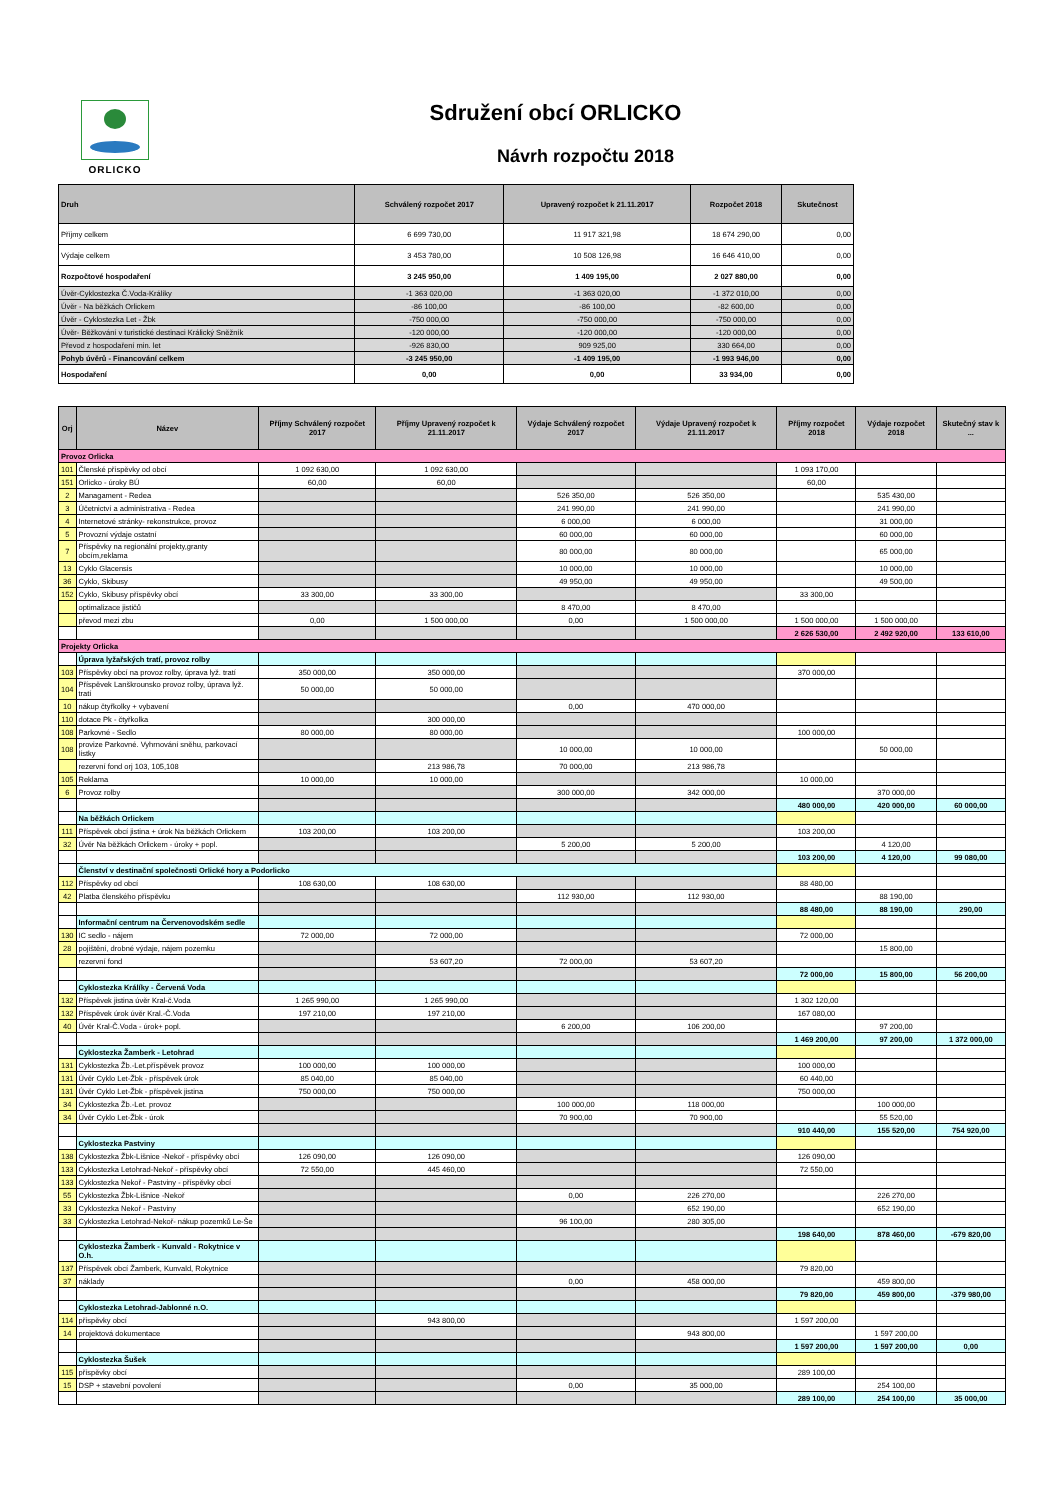ORLICKO
Sdružení obcí ORLICKO
Návrh rozpočtu 2018
| Druh | Schválený rozpočet 2017 | Upravený rozpočet k 21.11.2017 | Rozpočet 2018 | Skutečnost |
| --- | --- | --- | --- | --- |
| Příjmy celkem | 6 699 730,00 | 11 917 321,98 | 18 674 290,00 | 0,00 |
| Výdaje celkem | 3 453 780,00 | 10 508 126,98 | 16 646 410,00 | 0,00 |
| Rozpočtové hospodaření | 3 245 950,00 | 1 409 195,00 | 2 027 880,00 | 0,00 |
| Úvěr-Cyklostezka Č.Voda-Králíky | -1 363 020,00 | -1 363 020,00 | -1 372 010,00 | 0,00 |
| Úvěr - Na běžkách Orlickem | -86 100,00 | -86 100,00 | -82 600,00 | 0,00 |
| Úvěr - Cyklostezka Let - Žbk | -750 000,00 | -750 000,00 | -750 000,00 | 0,00 |
| Úvěr- Běžkování v turistické destinaci Králický Sněžník | -120 000,00 | -120 000,00 | -120 000,00 | 0,00 |
| Převod z hospodaření min. let | -926 830,00 | 909 925,00 | 330 664,00 | 0,00 |
| Pohyb úvěrů - Financování celkem | -3 245 950,00 | -1 409 195,00 | -1 993 946,00 | 0,00 |
| Hospodaření | 0,00 | 0,00 | 33 934,00 | 0,00 |
| Orj | Název | Příjmy Schválený rozpočet 2017 | Příjmy Upravený rozpočet k 21.11.2017 | Výdaje Schválený rozpočet 2017 | Výdaje Upravený rozpočet k 21.11.2017 | Příjmy rozpočet 2018 | Výdaje rozpočet 2018 | Skutečný stav k ... |
| --- | --- | --- | --- | --- | --- | --- | --- | --- |
| Provoz Orlicka | | | | | | | | |
| 101 | Členské příspěvky od obcí | 1 092 630,00 | 1 092 630,00 | | | 1 093 170,00 | | |
| 151 | Orlicko - úroky BÚ | 60,00 | 60,00 | | | 60,00 | | |
| 2 | Managament - Redea | | | 526 350,00 | 526 350,00 | | 535 430,00 | |
| 3 | Účetnictví a administrativa - Redea | | | 241 990,00 | 241 990,00 | | 241 990,00 | |
| 4 | Internetové stránky- rekonstrukce, provoz | | | 6 000,00 | 6 000,00 | | 31 000,00 | |
| 5 | Provozní výdaje ostatní | | | 60 000,00 | 60 000,00 | | 60 000,00 | |
| 7 | Příspěvky na regionální projekty,granty obcím,reklama | | | 80 000,00 | 80 000,00 | | 65 000,00 | |
| 13 | Cyklo Glacensis | | | 10 000,00 | 10 000,00 | | 10 000,00 | |
| 36 | Cyklo, Skibusy | | | 49 950,00 | 49 950,00 | | 49 500,00 | |
| 152 | Cyklo, Skibusy příspěvky obcí | 33 300,00 | 33 300,00 | | | 33 300,00 | | |
| | optimalizace jističů | | | 8 470,00 | 8 470,00 | | | |
| | převod mezi zbu | 0,00 | 1 500 000,00 | 0,00 | 1 500 000,00 | 1 500 000,00 | 1 500 000,00 | |
| | | | | | | 2 626 530,00 | 2 492 920,00 | 133 610,00 |
| Projekty Orlicka | | | | | | | | |
| | Úprava lyžařských tratí, provoz rolby | | | | | | | |
| 103 | Příspěvky obcí na provoz rolby, úprava lyž. tratí | 350 000,00 | 350 000,00 | | | 370 000,00 | | |
| 104 | Příspěvek Lanškrounsko provoz rolby, úprava lyž. tratí | 50 000,00 | 50 000,00 | | | | | |
| 10 | nákup čtyřkolky + vybavení | | | 0,00 | 470 000,00 | | | |
| 110 | dotace Pk - čtyřkolka | | 300 000,00 | | | | | |
| 108 | Parkovné - Sedlo | 80 000,00 | 80 000,00 | | | 100 000,00 | | |
| 108 | provize Parkovné. Vyhrnování sněhu, parkovací lístky | | | 10 000,00 | 10 000,00 | | 50 000,00 | |
| | rezervní fond orj 103, 105,108 | | 213 986,78 | 70 000,00 | 213 986,78 | | | |
| 105 | Reklama | 10 000,00 | 10 000,00 | | | 10 000,00 | | |
| 6 | Provoz rolby | | | 300 000,00 | 342 000,00 | | 370 000,00 | |
| | | | | | | 480 000,00 | 420 000,00 | 60 000,00 |
| | Na běžkách Orlickem | | | | | | | |
| 111 | Příspěvek obcí jistina + úrok Na běžkách Orlickem | 103 200,00 | 103 200,00 | | | 103 200,00 | | |
| 32 | Úvěr Na běžkách Orlickem - úroky + popl. | | | 5 200,00 | 5 200,00 | | 4 120,00 | |
| | | | | | | 103 200,00 | 4 120,00 | 99 080,00 |
| | Členství v destinační společnosti Orlické hory a Podorlicko | | | | | | | |
| 112 | Příspěvky od obcí | 108 630,00 | 108 630,00 | | | 88 480,00 | | |
| 42 | Platba členského příspěvku | | | 112 930,00 | 112 930,00 | | 88 190,00 | |
| | | | | | | 88 480,00 | 88 190,00 | 290,00 |
| | Informační centrum na Červenovodském sedle | | | | | | | |
| 130 | IC sedlo - nájem | 72 000,00 | 72 000,00 | | | 72 000,00 | | |
| 28 | pojištění, drobné výdaje, nájem pozemku | | | | | | 15 800,00 | |
| | rezervní fond | | 53 607,20 | 72 000,00 | 53 607,20 | | | |
| | | | | | | 72 000,00 | 15 800,00 | 56 200,00 |
| | Cyklostezka Králíky - Červená Voda | | | | | | | |
| 132 | Příspěvek jistina úvěr Kral-č.Voda | 1 265 990,00 | 1 265 990,00 | | | 1 302 120,00 | | |
| 132 | Příspěvek úrok úvěr Kral.-Č.Voda | 197 210,00 | 197 210,00 | | | 167 080,00 | | |
| 40 | Úvěr Kral-Č.Voda - úrok+ popl. | | | 6 200,00 | 106 200,00 | | 97 200,00 | |
| | | | | | | 1 469 200,00 | 97 200,00 | 1 372 000,00 |
| | Cyklostezka Žamberk - Letohrad | | | | | | | |
| 131 | Cyklostezka Žb.-Let.příspěvek provoz | 100 000,00 | 100 000,00 | | | 100 000,00 | | |
| 131 | Úvěr Cyklo Let-Žbk - příspěvek úrok | 85 040,00 | 85 040,00 | | | 60 440,00 | | |
| 131 | Úvěr Cyklo Let-Žbk - příspěvek jistina | 750 000,00 | 750 000,00 | | | 750 000,00 | | |
| 34 | Cyklostezka Žb.-Let. provoz | | | 100 000,00 | 118 000,00 | | 100 000,00 | |
| 34 | Úvěr Cyklo Let-Žbk - úrok | | | 70 900,00 | 70 900,00 | | 55 520,00 | |
| | | | | | | 910 440,00 | 155 520,00 | 754 920,00 |
| | Cyklostezka Pastviny | | | | | | | |
| 138 | Cyklostezka Žbk-Líšnice -Nekoř - příspěvky obcí | 126 090,00 | 126 090,00 | | | 126 090,00 | | |
| 133 | Cyklostezka Letohrad-Nekoř - příspěvky obcí | 72 550,00 | 445 460,00 | | | 72 550,00 | | |
| 133 | Cyklostezka Nekoř - Pastviny - příspěvky obcí | | | | | | | |
| 55 | Cyklostezka Žbk-Líšnice -Nekoř | | | 0,00 | 226 270,00 | | 226 270,00 | |
| 33 | Cyklostezka Nekoř - Pastviny | | | | 652 190,00 | | 652 190,00 | |
| 33 | Cyklostezka Letohrad-Nekoř- nákup pozemků Le-Še | | | 96 100,00 | 280 305,00 | | | |
| | | | | | | 198 640,00 | 878 460,00 | -679 820,00 |
| | Cyklostezka Žamberk - Kunvald - Rokytnice v O.h. | | | | | | | |
| 137 | Příspěvek obcí Žamberk, Kunvald, Rokytnice | | | | | 79 820,00 | | |
| 37 | náklady | | | 0,00 | 458 000,00 | | 459 800,00 | |
| | | | | | | 79 820,00 | 459 800,00 | -379 980,00 |
| | Cyklostezka Letohrad-Jablonné n.O. | | | | | | | |
| 114 | příspěvky obcí | | 943 800,00 | | | 1 597 200,00 | | |
| 14 | projektová dokumentace | | | | 943 800,00 | | 1 597 200,00 | |
| | | | | | | 1 597 200,00 | 1 597 200,00 | 0,00 |
| | Cyklostezka Šušek | | | | | | | |
| 115 | příspěvky obcí | | | | | 289 100,00 | | |
| 15 | DSP + stavební povolení | | | 0,00 | 35 000,00 | | 254 100,00 | |
| | | | | | | 289 100,00 | 254 100,00 | 35 000,00 |